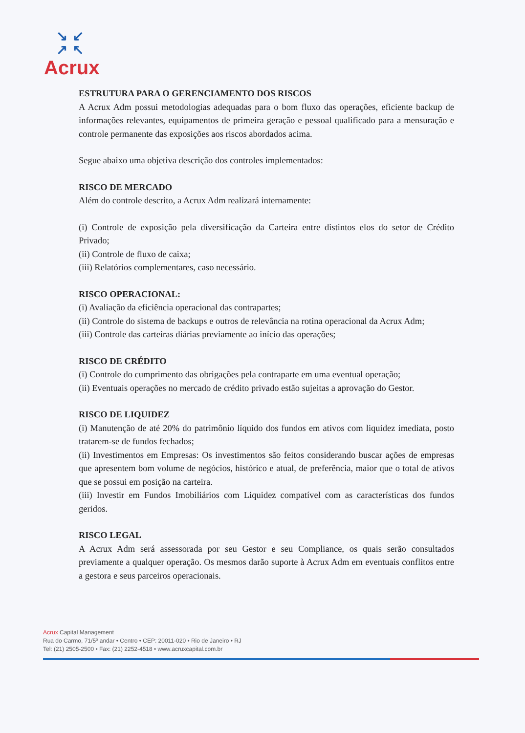↘↙
↗↖
Acrux
ESTRUTURA PARA O GERENCIAMENTO DOS RISCOS
A Acrux Adm possui metodologias adequadas para o bom fluxo das operações, eficiente backup de informações relevantes, equipamentos de primeira geração e pessoal qualificado para a mensuração e controle permanente das exposições aos riscos abordados acima.
Segue abaixo uma objetiva descrição dos controles implementados:
RISCO DE MERCADO
Além do controle descrito, a Acrux Adm realizará internamente:
(i) Controle de exposição pela diversificação da Carteira entre distintos elos do setor de Crédito Privado;
(ii) Controle de fluxo de caixa;
(iii) Relatórios complementares, caso necessário.
RISCO OPERACIONAL:
(i) Avaliação da eficiência operacional das contrapartes;
(ii) Controle do sistema de backups e outros de relevância na rotina operacional da Acrux Adm;
(iii) Controle das carteiras diárias previamente ao início das operações;
RISCO DE CRÉDITO
(i) Controle do cumprimento das obrigações pela contraparte em uma eventual operação;
(ii) Eventuais operações no mercado de crédito privado estão sujeitas a aprovação do Gestor.
RISCO DE LIQUIDEZ
(i) Manutenção de até 20% do patrimônio líquido dos fundos em ativos com liquidez imediata, posto tratarem-se de fundos fechados;
(ii) Investimentos em Empresas: Os investimentos são feitos considerando buscar ações de empresas que apresentem bom volume de negócios, histórico e atual, de preferência, maior que o total de ativos que se possui em posição na carteira.
(iii) Investir em Fundos Imobiliários com Liquidez compatível com as características dos fundos geridos.
RISCO LEGAL
A Acrux Adm será assessorada por seu Gestor e seu Compliance, os quais serão consultados previamente a qualquer operação. Os mesmos darão suporte à Acrux Adm em eventuais conflitos entre a gestora e seus parceiros operacionais.
Acrux Capital Management
Rua do Carmo, 71/5º andar • Centro • CEP: 20011-020 • Rio de Janeiro • RJ
Tel: (21) 2505-2500 • Fax: (21) 2252-4518 • www.acruxcapital.com.br